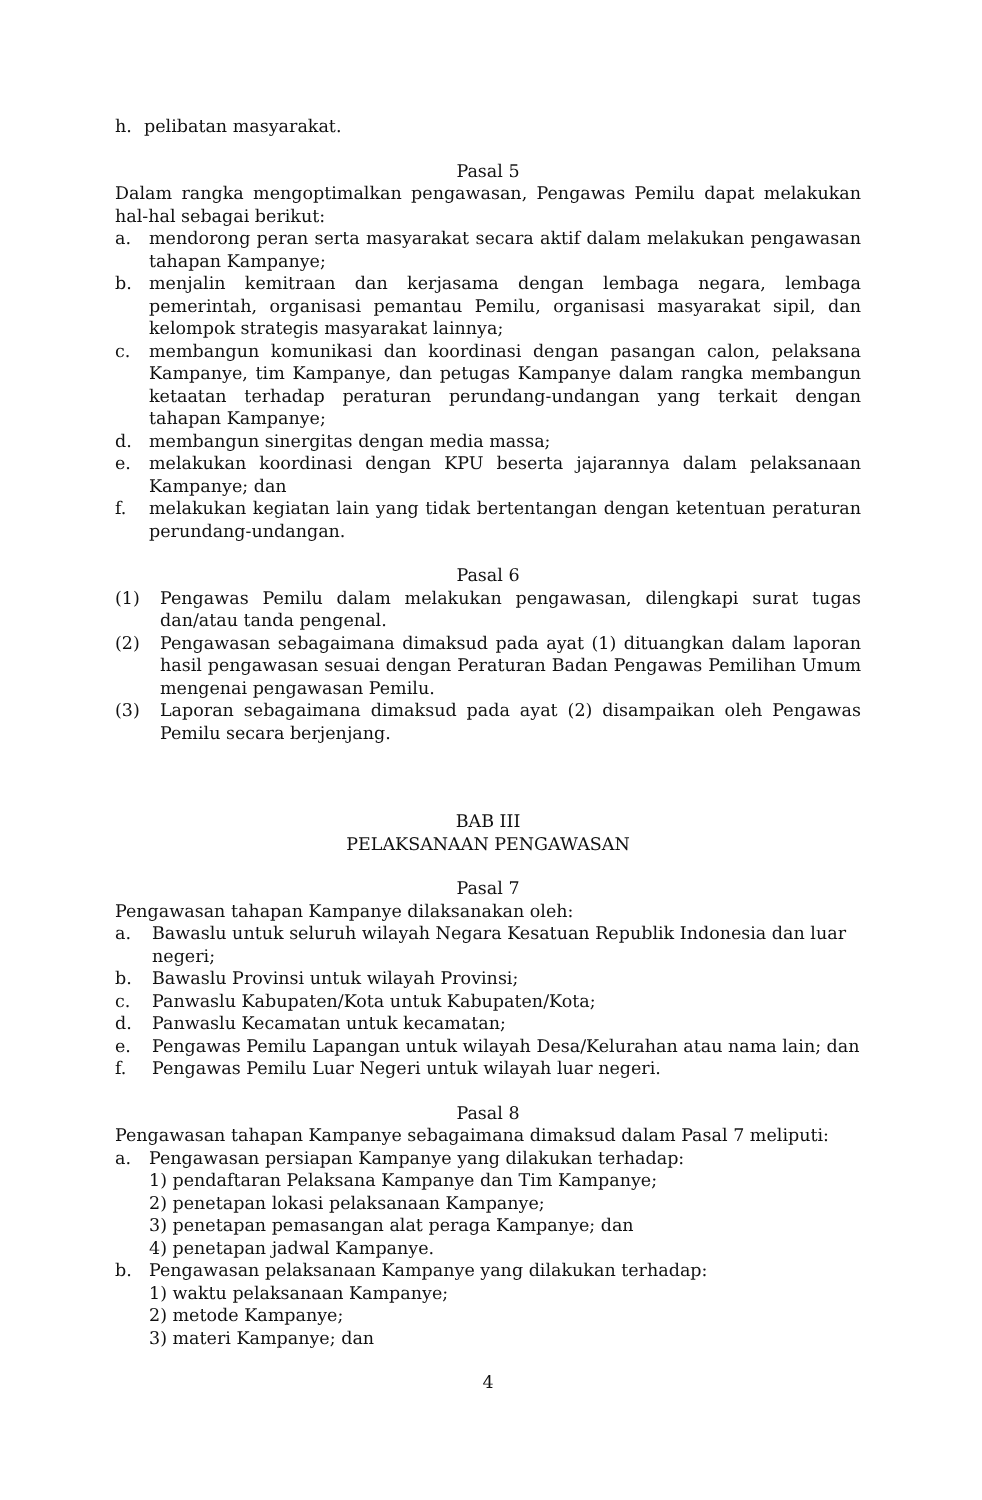h. pelibatan masyarakat.
Pasal 5
Dalam rangka mengoptimalkan pengawasan, Pengawas Pemilu dapat melakukan hal-hal sebagai berikut:
a. mendorong peran serta masyarakat secara aktif dalam melakukan pengawasan tahapan Kampanye;
b. menjalin kemitraan dan kerjasama dengan lembaga negara, lembaga pemerintah, organisasi pemantau Pemilu, organisasi masyarakat sipil, dan kelompok strategis masyarakat lainnya;
c. membangun komunikasi dan koordinasi dengan pasangan calon, pelaksana Kampanye, tim Kampanye, dan petugas Kampanye dalam rangka membangun ketaatan terhadap peraturan perundang-undangan yang terkait dengan tahapan Kampanye;
d. membangun sinergitas dengan media massa;
e. melakukan koordinasi dengan KPU beserta jajarannya dalam pelaksanaan Kampanye; dan
f. melakukan kegiatan lain yang tidak bertentangan dengan ketentuan peraturan perundang-undangan.
Pasal 6
(1) Pengawas Pemilu dalam melakukan pengawasan, dilengkapi surat tugas dan/atau tanda pengenal.
(2) Pengawasan sebagaimana dimaksud pada ayat (1) dituangkan dalam laporan hasil pengawasan sesuai dengan Peraturan Badan Pengawas Pemilihan Umum mengenai pengawasan Pemilu.
(3) Laporan sebagaimana dimaksud pada ayat (2) disampaikan oleh Pengawas Pemilu secara berjenjang.
BAB III
PELAKSANAAN PENGAWASAN
Pasal 7
Pengawasan tahapan Kampanye dilaksanakan oleh:
a. Bawaslu untuk seluruh wilayah Negara Kesatuan Republik Indonesia dan luar negeri;
b. Bawaslu Provinsi untuk wilayah Provinsi;
c. Panwaslu Kabupaten/Kota untuk Kabupaten/Kota;
d. Panwaslu Kecamatan untuk kecamatan;
e. Pengawas Pemilu Lapangan untuk wilayah Desa/Kelurahan atau nama lain; dan
f. Pengawas Pemilu Luar Negeri untuk wilayah luar negeri.
Pasal 8
Pengawasan tahapan Kampanye sebagaimana dimaksud dalam Pasal 7 meliputi:
a. Pengawasan persiapan Kampanye yang dilakukan terhadap:
1) pendaftaran Pelaksana Kampanye dan Tim Kampanye;
2) penetapan lokasi pelaksanaan Kampanye;
3) penetapan pemasangan alat peraga Kampanye; dan
4) penetapan jadwal Kampanye.
b. Pengawasan pelaksanaan Kampanye yang dilakukan terhadap:
1) waktu pelaksanaan Kampanye;
2) metode Kampanye;
3) materi Kampanye; dan
4